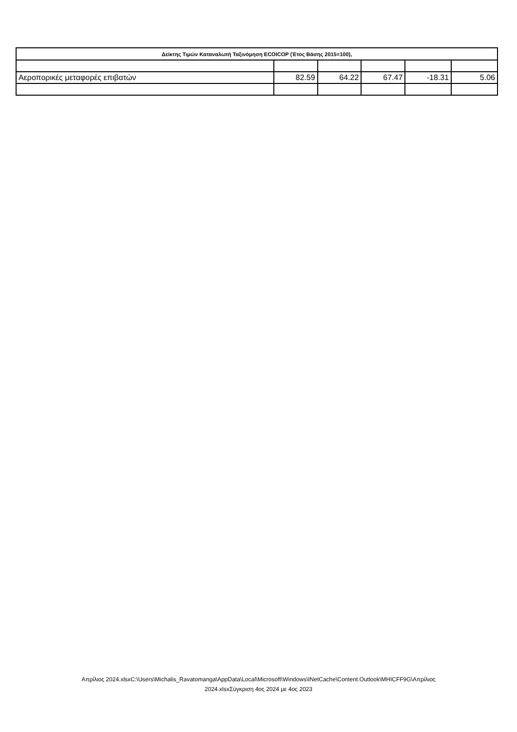| Δείκτης Τιμών Καταναλωτή Ταξινόμηση ECOICOP (Έτος Βάσης 2015=100), | | | | | |
| --- | --- | --- | --- | --- | --- |
| Αεροπορικές μεταφορές επιβατών | 82.59 | 64.22 | 67.47 | -18.31 | 5.06 |
Απρίλιος 2024.xlsxC:\Users\Michalis_Ravatomanga\AppData\Local\Microsoft\Windows\INetCache\Content.Outlook\MHICFF9G\Απρίλιος
2024.xlsxΣύγκριση 4ος 2024 με 4ος 2023